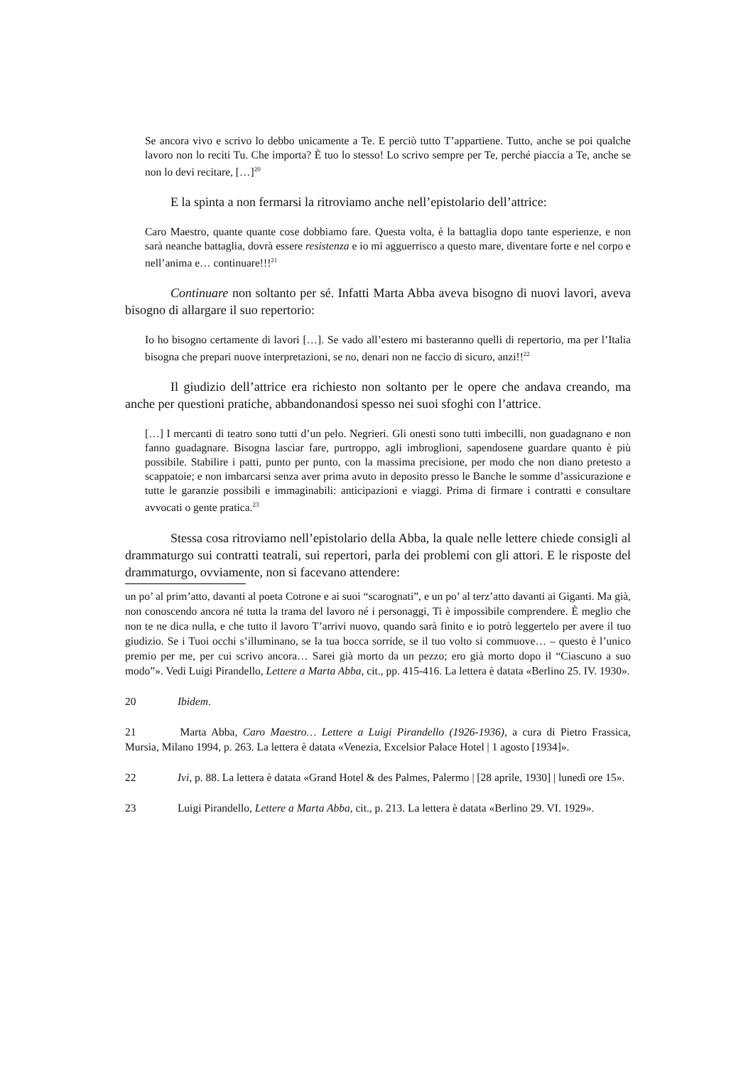Se ancora vivo e scrivo lo debbo unicamente a Te. E perciò tutto T’appartiene. Tutto, anche se poi qualche lavoro non lo reciti Tu. Che importa? È tuo lo stesso! Lo scrivo sempre per Te, perché piaccia a Te, anche se non lo devi recitare, […]<sup>20</sup>
E la spinta a non fermarsi la ritroviamo anche nell’epistolario dell’attrice:
Caro Maestro, quante quante cose dobbiamo fare. Questa volta, è la battaglia dopo tante esperienze, e non sarà neanche battaglia, dovrà essere resistenza e io mi agguerrisco a questo mare, diventare forte e nel corpo e nell’anima e… continuare!!!<sup>21</sup>
Continuare non soltanto per sé. Infatti Marta Abba aveva bisogno di nuovi lavori, aveva bisogno di allargare il suo repertorio:
Io ho bisogno certamente di lavori […]. Se vado all’estero mi basteranno quelli di repertorio, ma per l’Italia bisogna che prepari nuove interpretazioni, se no, denari non ne faccio di sicuro, anzi!!<sup>22</sup>
Il giudizio dell’attrice era richiesto non soltanto per le opere che andava creando, ma anche per questioni pratiche, abbandonandosi spesso nei suoi sfoghi con l’attrice.
[…] I mercanti di teatro sono tutti d’un pelo. Negrieri. Gli onesti sono tutti imbecilli, non guadagnano e non fanno guadagnare. Bisogna lasciar fare, purtroppo, agli imbroglioni, sapendosene guardare quanto è più possibile. Stabilire i patti, punto per punto, con la massima precisione, per modo che non diano pretesto a scappatoie; e non imbarcarsi senza aver prima avuto in deposito presso le Banche le somme d’assicurazione e tutte le garanzie possibili e immaginabili: anticipazioni e viaggi. Prima di firmare i contratti e consultare avvocati o gente pratica.<sup>23</sup>
Stessa cosa ritroviamo nell’epistolario della Abba, la quale nelle lettere chiede consigli al drammaturgo sui contratti teatrali, sui repertori, parla dei problemi con gli attori. E le risposte del drammaturgo, ovviamente, non si facevano attendere:
un po’ al prim’atto, davanti al poeta Cotrone e ai suoi “scarognati”, e un po’ al terz’atto davanti ai Giganti. Ma già, non conoscendo ancora né tutta la trama del lavoro né i personaggi, Ti è impossibile comprendere. È meglio che non te ne dica nulla, e che tutto il lavoro T’arrivi nuovo, quando sarà finito e io potrò leggertelo per avere il tuo giudizio. Se i Tuoi occhi s’illuminano, se la tua bocca sorride, se il tuo volto si commuove… – questo è l’unico premio per me, per cui scrivo ancora… Sarei già morto da un pezzo; ero già morto dopo il “Ciascuno a suo modo”». Vedi Luigi Pirandello, Lettere a Marta Abba, cit., pp. 415-416. La lettera è datata «Berlino 25. IV. 1930».
20 Ibidem.
21 Marta Abba, Caro Maestro… Lettere a Luigi Pirandello (1926-1936), a cura di Pietro Frassica, Mursia, Milano 1994, p. 263. La lettera è datata «Venezia, Excelsior Palace Hotel | 1 agosto [1934]».
22 Ivi, p. 88. La lettera è datata «Grand Hotel & des Palmes, Palermo | [28 aprile, 1930] | lunedì ore 15».
23 Luigi Pirandello, Lettere a Marta Abba, cit., p. 213. La lettera è datata «Berlino 29. VI. 1929».